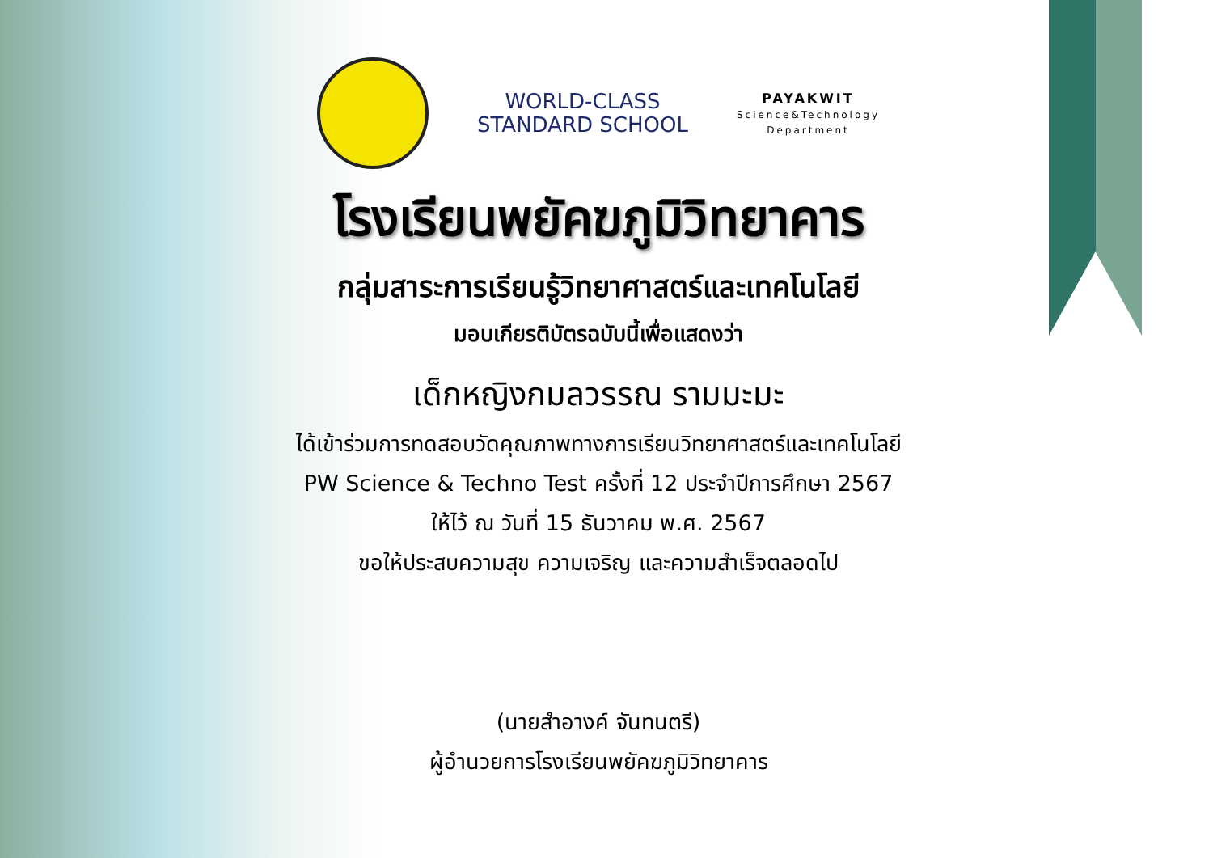WORLD-CLASS
STANDARD SCHOOL
PAYAKWIT
Science&Technology
Department
โรงเรียนพยัคฆภูมิวิทยาคาร
กลุ่มสาระการเรียนรู้วิทยาศาสตร์และเทคโนโลยี
มอบเกียรติบัตรฉบับนี้เพื่อแสดงว่า
เด็กหญิงกมลวรรณ รามมะมะ
ได้เข้าร่วมการทดสอบวัดคุณภาพทางการเรียนวิทยาศาสตร์และเทคโนโลยี
PW Science & Techno Test ครั้งที่ 12 ประจำปีการศึกษา 2567
ให้ไว้ ณ วันที่ 15 ธันวาคม พ.ศ. 2567
ขอให้ประสบความสุข ความเจริญ และความสำเร็จตลอดไป
(นายสำอางค์ จันทนตรี)
ผู้อำนวยการโรงเรียนพยัคฆภูมิวิทยาคาร